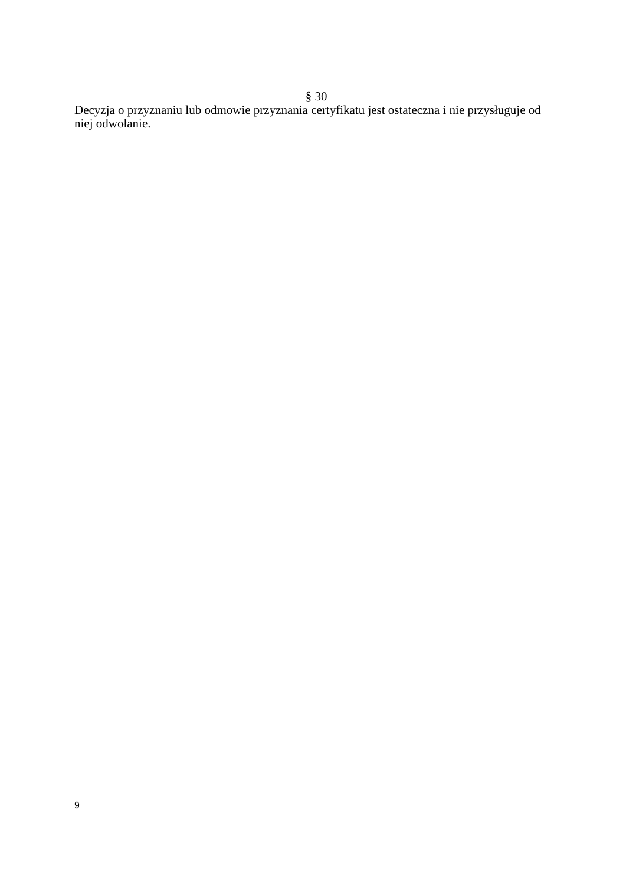§ 30
Decyzja o przyznaniu lub odmowie przyznania certyfikatu jest ostateczna i nie przysługuje od niej odwołanie.
9